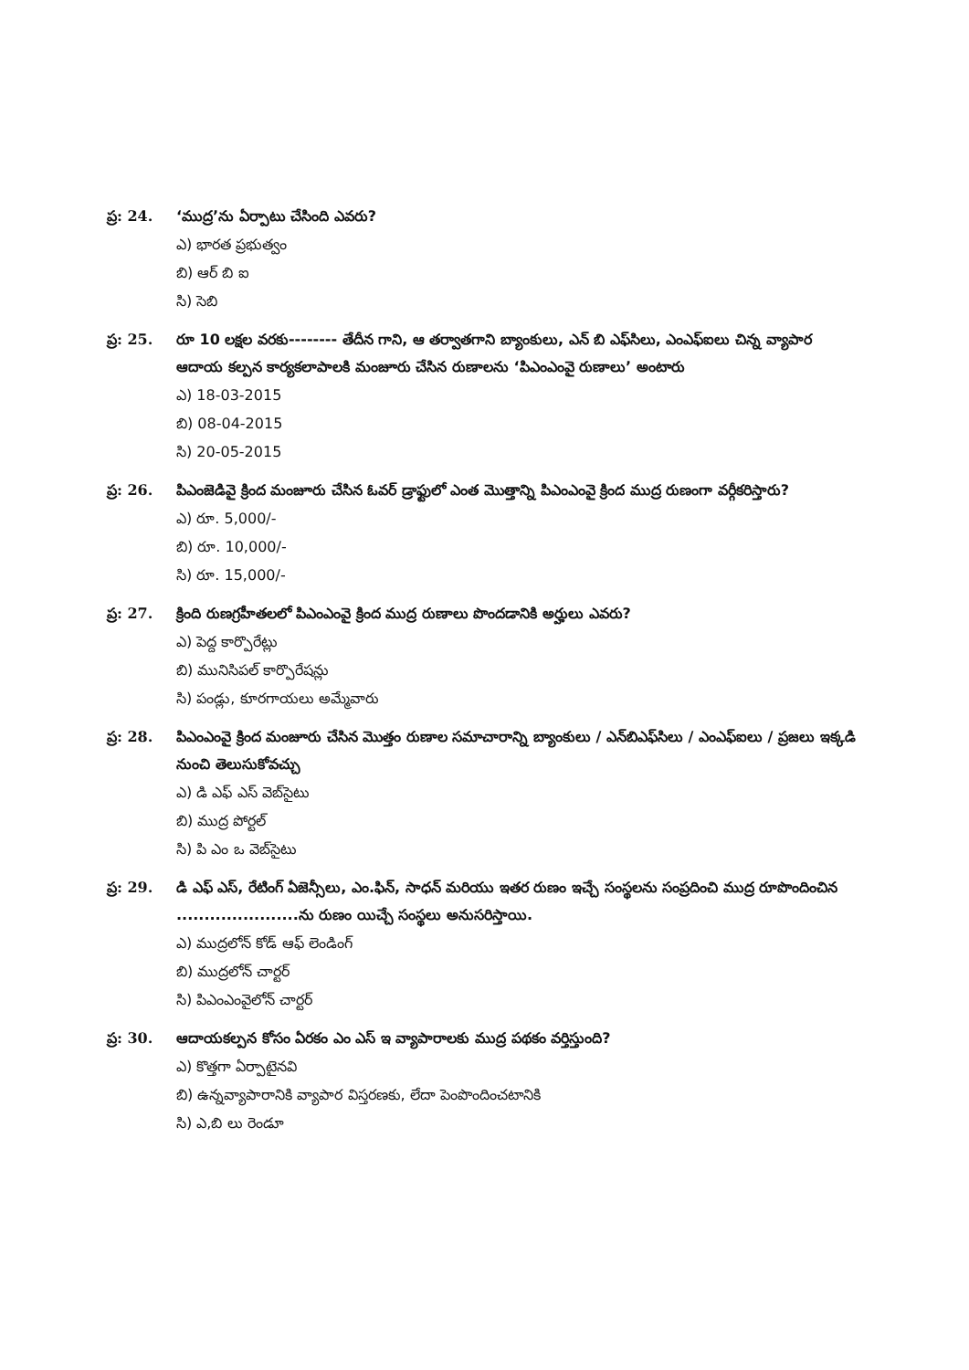ప్ర: 24.
‘ముద్ర’ను ఏర్పాటు చేసింది ఎవరు?
ఎ) భారత ప్రభుత్వం
బి) ఆర్ బి ఐ
సి) సెబి
ప్ర: 25.
రూ 10 లక్షల వరకు-------- తేదీన గాని, ఆ తర్వాతగాని బ్యాంకులు, ఎన్ బి ఎఫ్‌సిలు, ఎంఎఫ్ఐలు చిన్న వ్యాపార ఆదాయ కల్పన కార్యకలాపాలకి మంజూరు చేసిన రుణాలను ‘పిఎంఎంవై రుణాలు’ అంటారు
ఎ) 18-03-2015
బి) 08-04-2015
సి) 20-05-2015
ప్ర: 26.
పిఎంజెడివై క్రింద మంజూరు చేసిన ఓవర్ డ్రాఫ్టులో ఎంత మొత్తాన్ని పిఎంఎంవై క్రింద ముద్ర రుణంగా వర్గీకరిస్తారు?
ఎ) రూ. 5,000/-
బి) రూ. 10,000/-
సి) రూ. 15,000/-
ప్ర: 27.
క్రింది రుణగ్రహీతలలో పిఎంఎంవై క్రింద ముద్ర రుణాలు పొందడానికి అర్హులు ఎవరు?
ఎ) పెద్ద కార్పొరేట్లు
బి) మునిసిపల్ కార్పొరేషన్లు
సి) పండ్లు, కూరగాయలు అమ్మేవారు
ప్ర: 28.
పిఎంఎంవై క్రింద మంజూరు చేసిన మొత్తం రుణాల సమాచారాన్ని బ్యాంకులు / ఎన్‌బిఎఫ్‌సిలు / ఎంఎఫ్ఐలు / ప్రజలు ఇక్కడి నుంచి తెలుసుకోవచ్చు
ఎ) డి ఎఫ్ ఎస్ వెబ్‌సైటు
బి) ముద్ర పోర్టల్
సి) పి ఎం ఒ వెబ్‌సైటు
ప్ర: 29.
డి ఎఫ్ ఎస్, రేటింగ్ ఏజెన్సీలు, ఎం.ఫిన్, సాధన్ మరియు ఇతర రుణం ఇచ్చే సంస్థలను సంప్రదించి ముద్ర రూపొందించిన ......................ను రుణం యిచ్చే సంస్థలు అనుసరిస్తాయి.
ఎ) ముద్రలోన్ కోడ్ ఆఫ్ లెండింగ్
బి) ముద్రలోన్ చార్టర్
సి) పిఎంఎంవైలోన్ చార్టర్
ప్ర: 30.
ఆదాయకల్పన కోసం ఏరకం ఎం ఎస్ ఇ వ్యాపారాలకు ముద్ర పథకం వర్తిస్తుంది?
ఎ) కొత్తగా ఏర్పాటైనవి
బి) ఉన్నవ్యాపారానికి వ్యాపార విస్తరణకు, లేదా పెంపొందించటానికి
సి) ఎ,బి లు రెండూ